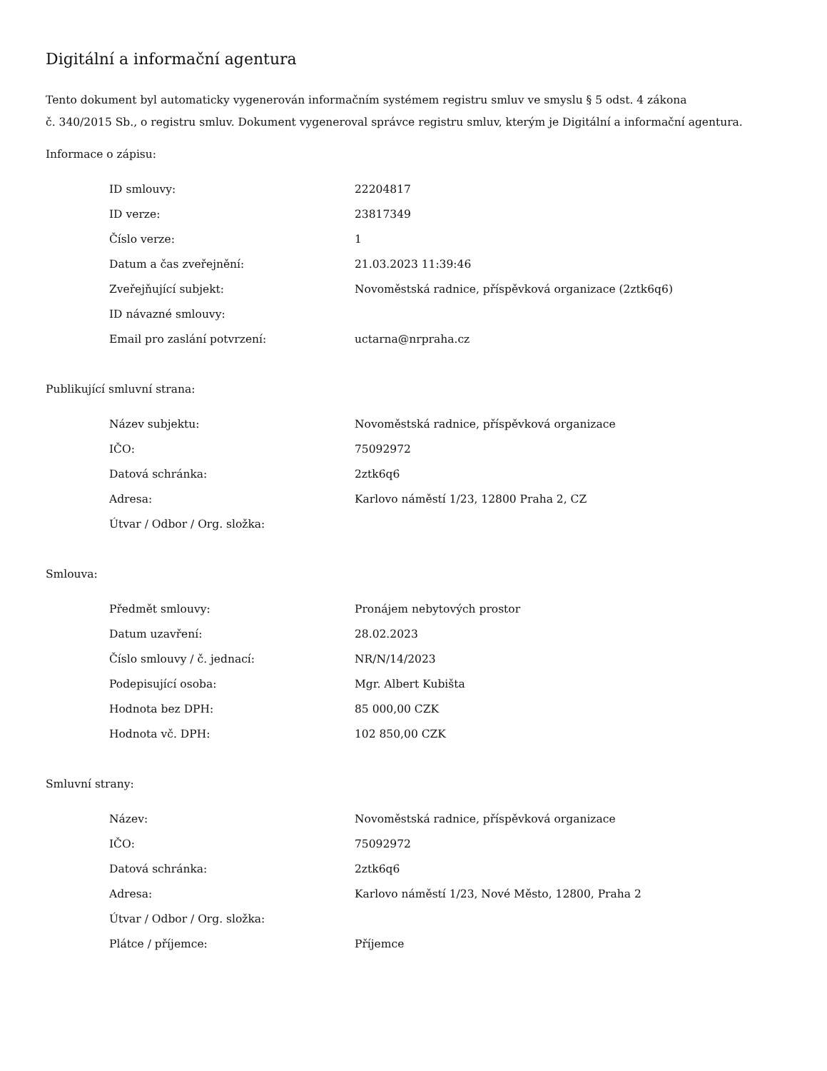Digitální a informační agentura
Tento dokument byl automaticky vygenerován informačním systémem registru smluv ve smyslu § 5 odst. 4 zákona
č. 340/2015 Sb., o registru smluv. Dokument vygeneroval správce registru smluv, kterým je Digitální a informační agentura.
Informace o zápisu:
| ID smlouvy: | 22204817 |
| ID verze: | 23817349 |
| Číslo verze: | 1 |
| Datum a čas zveřejnění: | 21.03.2023 11:39:46 |
| Zveřejňující subjekt: | Novoměstská radnice, příspěvková organizace (2ztk6q6) |
| ID návazné smlouvy: | |
| Email pro zaslání potvrzení: | uctarna@nrpraha.cz |
Publikující smluvní strana:
| Název subjektu: | Novoměstská radnice, příspěvková organizace |
| IČO: | 75092972 |
| Datová schránka: | 2ztk6q6 |
| Adresa: | Karlovo náměstí 1/23, 12800 Praha 2, CZ |
| Útvar / Odbor / Org. složka: | |
Smlouva:
| Předmět smlouvy: | Pronájem nebytových prostor |
| Datum uzavření: | 28.02.2023 |
| Číslo smlouvy / č. jednací: | NR/N/14/2023 |
| Podepisující osoba: | Mgr. Albert Kubišta |
| Hodnota bez DPH: | 85 000,00 CZK |
| Hodnota vč. DPH: | 102 850,00 CZK |
Smluvní strany:
| Název: | Novoměstská radnice, příspěvková organizace |
| IČO: | 75092972 |
| Datová schránka: | 2ztk6q6 |
| Adresa: | Karlovo náměstí 1/23, Nové Město, 12800, Praha 2 |
| Útvar / Odbor / Org. složka: | |
| Plátce / příjemce: | Příjemce |